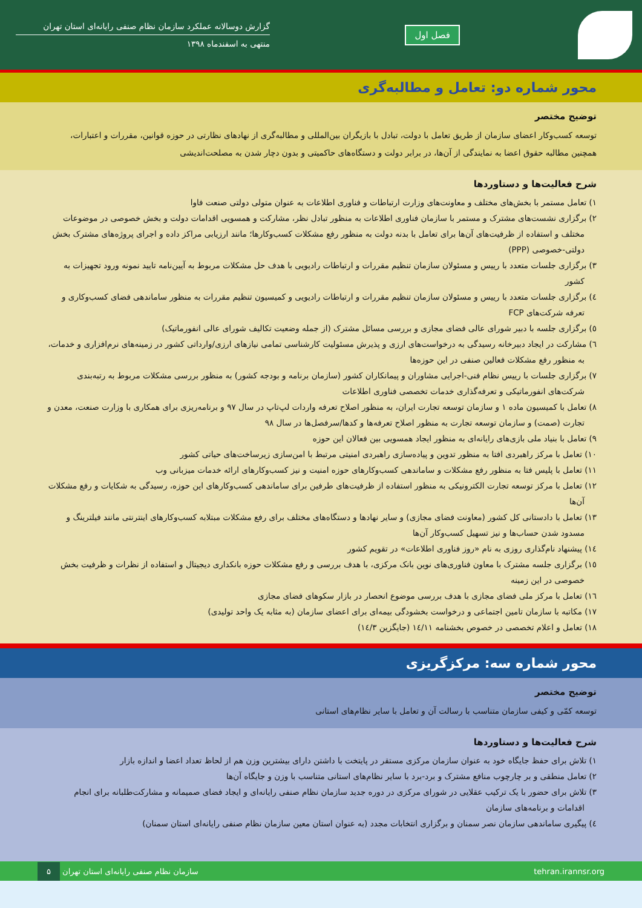فصل اول
گزارش دوسالانه عملکرد سازمان نظام صنفی رایانه‌ای استان تهران
منتهی به اسفندماه ۱۳۹۸
محور شماره دو: تعامل و مطالبه‌گری
توضیح مختصر
توسعه کسب‌وکار اعضای سازمان از طریق تعامل با دولت، تبادل با بازیگران بین‌المللی و مطالبه‌گری از نهادهای نظارتی در حوزه قوانین، مقررات و اعتبارات، همچنین مطالبه حقوق اعضا به نمایندگی از آن‌ها، در برابر دولت و دستگاه‌های حاکمیتی و بدون دچار شدن به مصلحت‌اندیشی
شرح فعالیت‌ها و دستاوردها
۱) تعامل مستمر با بخش‌های مختلف و معاونت‌های وزارت ارتباطات و فناوری اطلاعات به عنوان متولی دولتی صنعت فاوا
۲) برگزاری نشست‌های مشترک و مستمر با سازمان فناوری اطلاعات به منظور تبادل نظر، مشارکت و همسویی اقدامات دولت و بخش خصوصی در موضوعات مختلف و استفاده از ظرفیت‌های آن‌ها برای تعامل با بدنه دولت به منظور رفع مشکلات کسب‌وکارها؛ مانند ارزیابی مراکز داده و اجرای پروژه‌های مشترک بخش دولتی-خصوصی (PPP)
۳) برگزاری جلسات متعدد با رییس و مسئولان سازمان تنظیم مقررات و ارتباطات رادیویی با هدف حل مشکلات مربوط به آیین‌نامه تایید نمونه ورود تجهیزات به کشور
٤) برگزاری جلسات متعدد با رییس و مسئولان سازمان تنظیم مقررات و ارتباطات رادیویی و کمیسیون تنظیم مقررات به منظور ساماندهی فضای کسب‌وکاری و تعرفه شرکت‌های FCP
٥) برگزاری جلسه با دبیر شورای عالی فضای مجازی و بررسی مسائل مشترک (از جمله وضعیت تکالیف شورای عالی انفورماتیک)
٦) مشارکت در ایجاد دبیرخانه رسیدگی به درخواست‌های ارزی و پذیرش مسئولیت کارشناسی تمامی نیازهای ارزی/وارداتی کشور در زمینه‌های نرم‌افزاری و خدمات، به منظور رفع مشکلات فعالین صنفی در این حوزه‌ها
۷) برگزاری جلسات با رییس نظام فنی-اجرایی مشاوران و پیمانکاران کشور (سازمان برنامه و بودجه کشور) به منظور بررسی مشکلات مربوط به رتبه‌بندی شرکت‌های انفورماتیکی و تعرفه‌گذاری خدمات تخصصی فناوری اطلاعات
۸) تعامل با کمیسیون ماده ۱ و سازمان توسعه تجارت ایران، به منظور اصلاح تعرفه واردات لپ‌تاپ در سال ۹۷ و برنامه‌ریزی برای همکاری با وزارت صنعت، معدن و تجارت (صمت) و سازمان توسعه تجارت به منظور اصلاح تعرفه‌ها و کدها/سرفصل‌ها در سال ۹۸
۹) تعامل با بنیاد ملی بازی‌های رایانه‌ای به منظور ایجاد همسویی بین فعالان این حوزه
۱۰) تعامل با مرکز راهبردی افتا به منظور تدوین و پیاده‌سازی راهبردی امنیتی مرتبط با امن‌سازی زیرساخت‌های حیاتی کشور
۱۱) تعامل با پلیس فتا به منظور رفع مشکلات و ساماندهی کسب‌وکارهای حوزه امنیت و نیز کسب‌وکارهای ارائه خدمات میزبانی وب
۱۲) تعامل با مرکز توسعه تجارت الکترونیکی به منظور استفاده از ظرفیت‌های طرفین برای ساماندهی کسب‌وکارهای این حوزه، رسیدگی به شکایات و رفع مشکلات آن‌ها
۱۳) تعامل با دادستانی کل کشور (معاونت فضای مجازی) و سایر نهادها و دستگاه‌های مختلف برای رفع مشکلات مبتلابه کسب‌وکارهای اینترنتی مانند فیلترینگ و مسدود شدن حساب‌ها و نیز تسهیل کسب‌وکار آن‌ها
١٤) پیشنهاد نام‌گذاری روزی به نام «روز فناوری اطلاعات» در تقویم کشور
١٥) برگزاری جلسه مشترک با معاون فناوری‌های نوین بانک مرکزی، با هدف بررسی و رفع مشکلات حوزه بانکداری دیجیتال و استفاده از نظرات و ظرفیت بخش خصوصی در این زمینه
١٦) تعامل با مرکز ملی فضای مجازی با هدف بررسی موضوع انحصار در بازار سکوهای فضای مجازی
١٧) مکاتبه با سازمان تامین اجتماعی و درخواست بخشودگی بیمه‌ای برای اعضای سازمان (به مثابه یک واحد تولیدی)
١٨) تعامل و اعلام تخصصی در خصوص بخشنامه ١٤/١١ (جایگزین ١٤/٣)
محور شماره سه: مرکزگریزی
توضیح مختصر
توسعه کمّی و کیفی سازمان متناسب با رسالت آن و تعامل با سایر نظام‌های استانی
شرح فعالیت‌ها و دستاوردها
۱) تلاش برای حفظ جایگاه خود به عنوان سازمان مرکزی مستقر در پایتخت با داشتن دارای بیشترین وزن هم از لحاظ تعداد اعضا و اندازه بازار
۲) تعامل منطقی و بر چارچوب منافع مشترک و برد-برد با سایر نظام‌های استانی متناسب با وزن و جایگاه آن‌ها
۳) تلاش برای حضور با یک ترکیب عقلایی در شورای مرکزی در دوره جدید سازمان نظام صنفی رایانه‌ای و ایجاد فضای صمیمانه و مشارکت‌طلبانه برای انجام اقدامات و برنامه‌های سازمان
٤) پیگیری ساماندهی سازمان نصر سمنان و برگزاری انتخابات مجدد (به عنوان استان معین سازمان نظام صنفی رایانه‌ای استان سمنان)
tehran.irannsr.org سازمان نظام صنفی رایانه‌ای استان تهران ۵